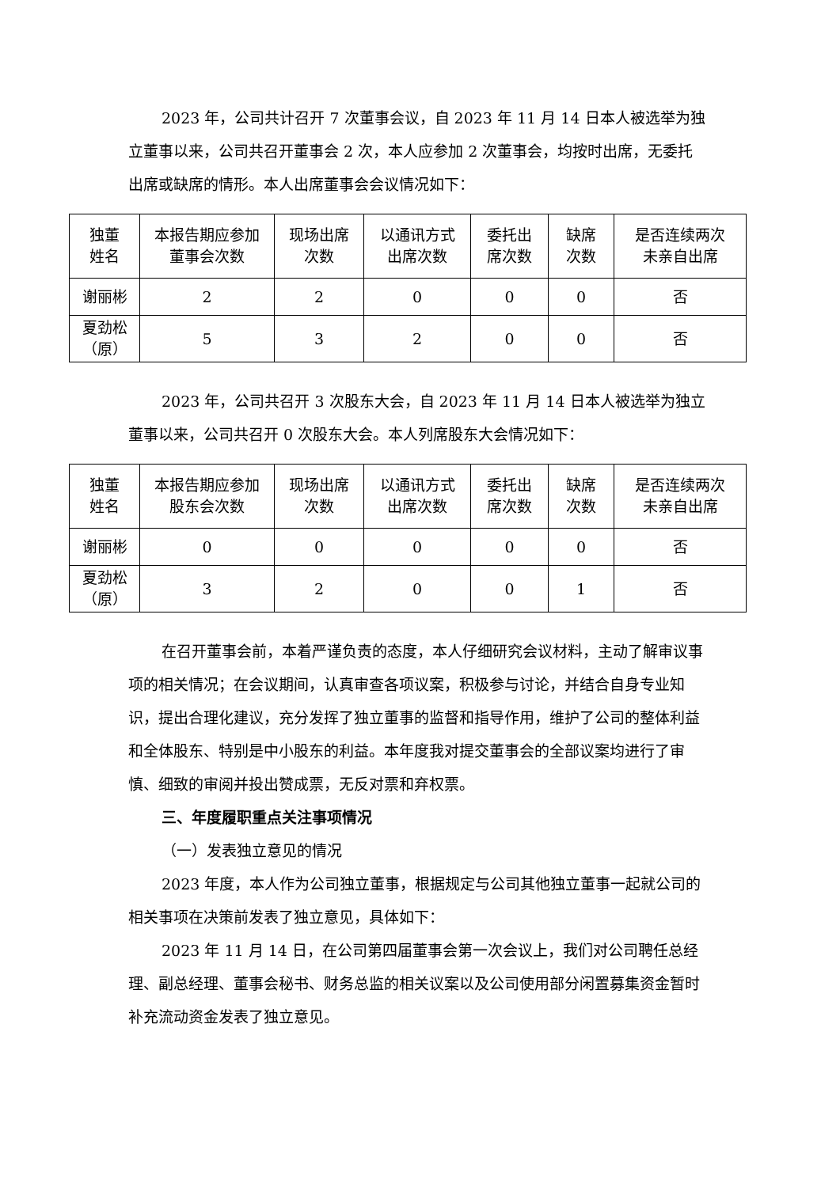2023 年，公司共计召开 7 次董事会议，自 2023 年 11 月 14 日本人被选举为独立董事以来，公司共召开董事会 2 次，本人应参加 2 次董事会，均按时出席，无委托出席或缺席的情形。本人出席董事会会议情况如下：
| 独董 姓名 | 本报告期应参加 董事会次数 | 现场出席 次数 | 以通讯方式 出席次数 | 委托出 席次数 | 缺席 次数 | 是否连续两次 未亲自出席 |
| --- | --- | --- | --- | --- | --- | --- |
| 谢丽彬 | 2 | 2 | 0 | 0 | 0 | 否 |
| 夏劲松 （原） | 5 | 3 | 2 | 0 | 0 | 否 |
2023 年，公司共召开 3 次股东大会，自 2023 年 11 月 14 日本人被选举为独立董事以来，公司共召开 0 次股东大会。本人列席股东大会情况如下：
| 独董 姓名 | 本报告期应参加 股东会次数 | 现场出席 次数 | 以通讯方式 出席次数 | 委托出 席次数 | 缺席 次数 | 是否连续两次 未亲自出席 |
| --- | --- | --- | --- | --- | --- | --- |
| 谢丽彬 | 0 | 0 | 0 | 0 | 0 | 否 |
| 夏劲松 （原） | 3 | 2 | 0 | 0 | 1 | 否 |
在召开董事会前，本着严谨负责的态度，本人仔细研究会议材料，主动了解审议事项的相关情况；在会议期间，认真审查各项议案，积极参与讨论，并结合自身专业知识，提出合理化建议，充分发挥了独立董事的监督和指导作用，维护了公司的整体利益和全体股东、特别是中小股东的利益。本年度我对提交董事会的全部议案均进行了审慎、细致的审阅并投出赞成票，无反对票和弃权票。
三、年度履职重点关注事项情况
（一）发表独立意见的情况
2023 年度，本人作为公司独立董事，根据规定与公司其他独立董事一起就公司的相关事项在决策前发表了独立意见，具体如下：
2023 年 11 月 14 日，在公司第四届董事会第一次会议上，我们对公司聘任总经理、副总经理、董事会秘书、财务总监的相关议案以及公司使用部分闲置募集资金暂时补充流动资金发表了独立意见。